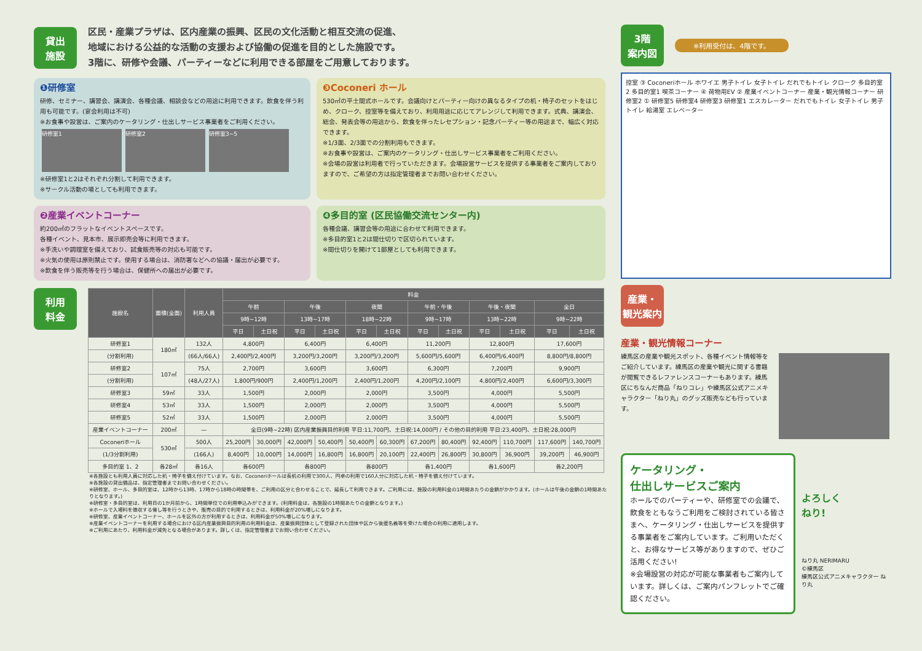貸出
施設
区民・産業プラザは、区内産業の振興、区民の文化活動と相互交流の促進、
地域における公益的な活動の支援および協働の促進を目的とした施設です。
3階に、研修や会議、パーティーなどに利用できる部屋をご用意しております。
❶研修室
研修、セミナー、講習会、講演会、各種会議、相談会などの用途に利用できます。飲食を伴う利用も可能です。(宴会利用は不可)
※お食事や設営は、ご案内のケータリング・仕出しサービス事業者をご利用ください。
研修室1 研修室2 研修室3~5
※研修室1と2はそれぞれ分割して利用できます。
※サークル活動の場としても利用できます。
❸Coconeri ホール
530㎡の平土間式ホールです。会議向けとパーティー向けの異なるタイプの机・椅子のセットをはじめ、クローク、控室等を備えており、利用用途に応じてアレンジして利用できます。式典、講演会、総会、発表会等の用途から、飲食を伴ったレセプション・記念パーティー等の用途まで、幅広く対応できます。
※1/3面、2/3面での分割利用もできます。
※お食事や設営は、ご案内のケータリング・仕出しサービス事業者をご利用ください。
※会場の設営は利用者で行っていただきます。会場設営サービスを提供する事業者をご案内しておりますので、ご希望の方は指定管理者までお問い合わせください。
❷産業イベントコーナー
約200㎡のフラットなイベントスペースです。
各種イベント、見本市、展示即売会等に利用できます。
※手洗いや調理室を備えており、試食販売等の対応も可能です。
※火気の使用は原則禁止です。使用する場合は、消防署などへの協議・届出が必要です。
※飲食を伴う販売等を行う場合は、保健所への届出が必要です。
❹多目的室 (区民協働交流センター内)
各種会議、講習会等の用途に合わせて利用できます。
※多目的室1と2は間仕切りで区切られています。
※間仕切りを開けて1部屋としても利用できます。
利用
料金
| 施設名 | 面積(全面) | 利用人員 | 料金 | | | | | | | | | | | |
| --- | --- | --- | --- | --- | --- | --- | --- | --- | --- | --- | --- | --- | --- | --- |
| | | | 午前 | | 午後 | | 夜間 | | 午前・午後 | | 午後・夜間 | | 全日 | |
| | | | 9時~12時 | | 13時~17時 | | 18時~22時 | | 9時~17時 | | 13時~22時 | | 9時~22時 | |
| | | | 平日 | 土日祝 | 平日 | 土日祝 | 平日 | 土日祝 | 平日 | 土日祝 | 平日 | 土日祝 | 平日 | 土日祝 |
| 研修室1 | 180㎡ | 132人 | 4,800円 | | 6,400円 | | 6,400円 | | 11,200円 | | 12,800円 | | 17,600円 | |
| (分割利用) | | (66人/66人) | 2,400円/2,400円 | | 3,200円/3,200円 | | 3,200円/3,200円 | | 5,600円/5,600円 | | 6,400円/6,400円 | | 8,800円/8,800円 | |
| 研修室2 | 107㎡ | 75人 | 2,700円 | | 3,600円 | | 3,600円 | | 6,300円 | | 7,200円 | | 9,900円 | |
| (分割利用) | | (48人/27人) | 1,800円/900円 | | 2,400円/1,200円 | | 2,400円/1,200円 | | 4,200円/2,100円 | | 4,800円/2,400円 | | 6,600円/3,300円 | |
| 研修室3 | 59㎡ | 33人 | 1,500円 | | 2,000円 | | 2,000円 | | 3,500円 | | 4,000円 | | 5,500円 | |
| 研修室4 | 53㎡ | 33人 | 1,500円 | | 2,000円 | | 2,000円 | | 3,500円 | | 4,000円 | | 5,500円 | |
| 研修室5 | 52㎡ | 33人 | 1,500円 | | 2,000円 | | 2,000円 | | 3,500円 | | 4,000円 | | 5,500円 | |
| 産業イベントコーナー | 200㎡ | — | 全日(9時~22時) 区内産業振興目的利用 平日:11,700円、土日祝:14,000円 / その他の目的利用 平日:23,400円、土日祝:28,000円 | | | | | | | | | | | |
| Coconeriホール | 530㎡ | 500人 | 25,200円 | 30,000円 | 42,000円 | 50,400円 | 50,400円 | 60,300円 | 67,200円 | 80,400円 | 92,400円 | 110,700円 | 117,600円 | 140,700円 |
| (1/3分割利用) | | (166人) | 8,400円 | 10,000円 | 14,000円 | 16,800円 | 16,800円 | 20,100円 | 22,400円 | 26,800円 | 30,800円 | 36,900円 | 39,200円 | 46,900円 |
| 多目的室 1、2 | 各28㎡ | 各16人 | 各600円 | | 各800円 | | 各800円 | | 各1,400円 | | 各1,600円 | | 各2,200円 | |
※各施設とも利用人員に対応した机・椅子を備え付けています。なお、Coconeriホールは長机の利用で300人、円卓の利用で160人分に対応した机・椅子を備え付けています。
※各施設の貸出備品は、指定管理者までお問い合わせください。
※研修室、ホール、多目的室は、12時から13時、17時から18時の時間帯を、ご利用の区分と合わせることで、延長して利用できます。ご利用には、施設の利用料金の1時間あたりの金額がかかります。(ホールは午後の金額の1時間あたりとなります。)
※研修室・多目的室は、利用日の1か月前から、1時間単位での利用申込みができます。(利用料金は、各施設の1時間あたりの金額となります。)
※ホールで入場料を徴収する催し等を行うときや、販売の目的で利用するときは、利用料金が20%増しになります。
※研修室、産業イベントコーナー、ホールを区外の方が利用するときは、利用料金が50%増しになります。
※産業イベントコーナーを利用する場合における区内産業振興目的利用の利用料金は、産業振興団体として登録された団体や区から後援名義等を受けた場合の利用に適用します。
※ご利用にあたり、利用料金が減免となる場合があります。詳しくは、指定管理者までお問い合わせください。
3階
案内図
※利用受付は、4階です。
控室 ③ Coconeriホール ホワイエ 男子トイレ 女子トイレ だれでもトイレ クローク 多目的室2 多目的室1 喫茶コーナー ④ 荷物用EV ② 産業イベントコーナー 産業・観光情報コーナー 研修室2 ① 研修室5 研修室4 研修室3 研修室1 エスカレーター だれでもトイレ 女子トイレ 男子トイレ 給湯室 エレベーター
産業・
観光案内
産業・観光情報コーナー
練馬区の産業や観光スポット、各種イベント情報等をご紹介しています。練馬区の産業や観光に関する書籍が閲覧できるレファレンスコーナーもあります。練馬区にちなんだ商品「ねりコレ」や練馬区公式アニメキャラクター「ねり丸」のグッズ販売なども行っています。
ケータリング・
仕出しサービスご案内
ホールでのパーティーや、研修室での会議で、飲食をともなうご利用をご検討されている皆さまへ、ケータリング・仕出しサービスを提供する事業者をご案内しています。ご利用いただくと、お得なサービス等がありますので、ぜひご活用ください!
※会場設営の対応が可能な事業者もご案内しています。詳しくは、ご案内パンフレットでご確認ください。
よろしく
ねり!
ねり丸 NERIMARU
©練馬区
練馬区公式アニメキャラクター ねり丸